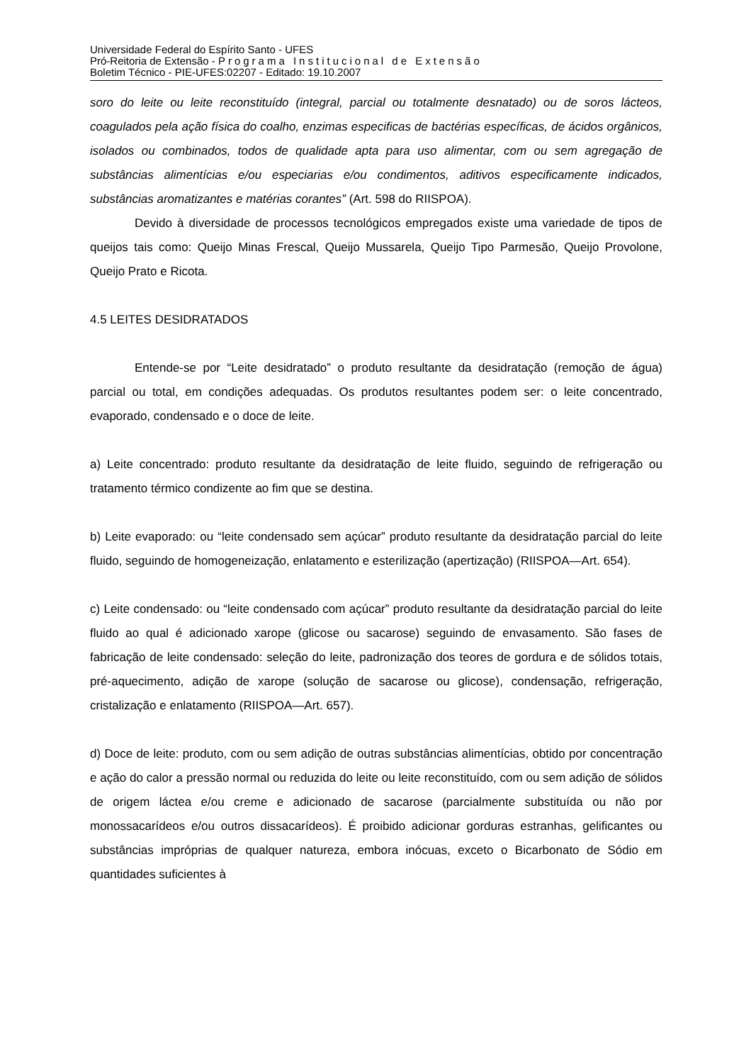Universidade Federal do Espírito Santo - UFES
Pró-Reitoria de Extensão - Programa Institucional de Extensão
Boletim Técnico - PIE-UFES:02207 - Editado: 19.10.2007
soro do leite ou leite reconstituído (integral, parcial ou totalmente desnatado) ou de soros lácteos, coagulados pela ação física do coalho, enzimas especificas de bactérias específicas, de ácidos orgânicos, isolados ou combinados, todos de qualidade apta para uso alimentar, com ou sem agregação de substâncias alimentícias e/ou especiarias e/ou condimentos, aditivos especificamente indicados, substâncias aromatizantes e matérias corantes” (Art. 598 do RIISPOA).
Devido à diversidade de processos tecnológicos empregados existe uma variedade de tipos de queijos tais como: Queijo Minas Frescal, Queijo Mussarela, Queijo Tipo Parmesão, Queijo Provolone, Queijo Prato e Ricota.
4.5 LEITES DESIDRATADOS
Entende-se por “Leite desidratado” o produto resultante da desidratação (remoção de água) parcial ou total, em condições adequadas. Os produtos resultantes podem ser: o leite concentrado, evaporado, condensado e o doce de leite.
a) Leite concentrado: produto resultante da desidratação de leite fluido, seguindo de refrigeração ou tratamento térmico condizente ao fim que se destina.
b) Leite evaporado: ou “leite condensado sem açúcar” produto resultante da desidratação parcial do leite fluido, seguindo de homogeneização, enlatamento e esterilização (apertização) (RIISPOA—Art. 654).
c) Leite condensado: ou “leite condensado com açúcar” produto resultante da desidratação parcial do leite fluido ao qual é adicionado xarope (glicose ou sacarose) seguindo de envasamento. São fases de fabricação de leite condensado: seleção do leite, padronização dos teores de gordura e de sólidos totais, pré-aquecimento, adição de xarope (solução de sacarose ou glicose), condensação, refrigeração, cristalização e enlatamento (RIISPOA—Art. 657).
d) Doce de leite: produto, com ou sem adição de outras substâncias alimentícias, obtido por concentração e ação do calor a pressão normal ou reduzida do leite ou leite reconstituído, com ou sem adição de sólidos de origem láctea e/ou creme e adicionado de sacarose (parcialmente substituída ou não por monossacarídeos e/ou outros dissacarídeos). É proibido adicionar gorduras estranhas, gelificantes ou substâncias impróprias de qualquer natureza, embora inócuas, exceto o Bicarbonato de Sódio em quantidades suficientes à